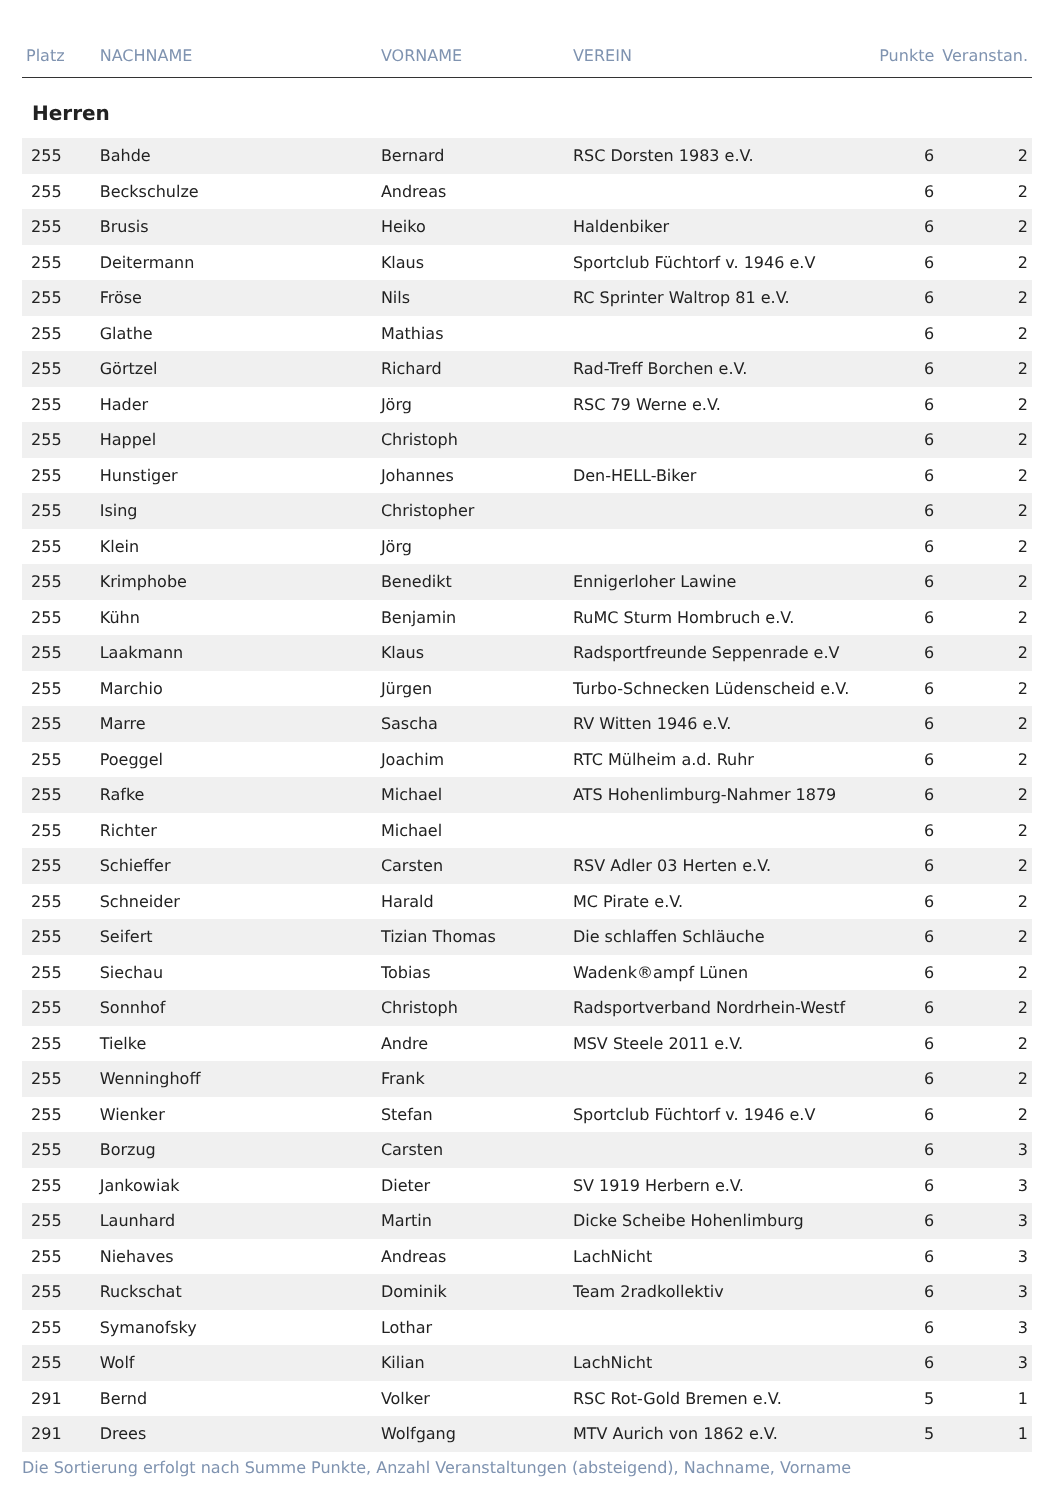| Platz | NACHNAME | VORNAME | VEREIN | Punkte | Veranstan. |
| --- | --- | --- | --- | --- | --- |
| Herren | | | | | |
| 255 | Bahde | Bernard | RSC Dorsten 1983 e.V. | 6 | 2 |
| 255 | Beckschulze | Andreas | | 6 | 2 |
| 255 | Brusis | Heiko | Haldenbiker | 6 | 2 |
| 255 | Deitermann | Klaus | Sportclub Füchtorf v. 1946 e.V | 6 | 2 |
| 255 | Fröse | Nils | RC Sprinter Waltrop 81 e.V. | 6 | 2 |
| 255 | Glathe | Mathias | | 6 | 2 |
| 255 | Görtzel | Richard | Rad-Treff Borchen e.V. | 6 | 2 |
| 255 | Hader | Jörg | RSC 79 Werne e.V. | 6 | 2 |
| 255 | Happel | Christoph | | 6 | 2 |
| 255 | Hunstiger | Johannes | Den-HELL-Biker | 6 | 2 |
| 255 | Ising | Christopher | | 6 | 2 |
| 255 | Klein | Jörg | | 6 | 2 |
| 255 | Krimphobe | Benedikt | Ennigerloher Lawine | 6 | 2 |
| 255 | Kühn | Benjamin | RuMC Sturm Hombruch e.V. | 6 | 2 |
| 255 | Laakmann | Klaus | Radsportfreunde Seppenrade e.V | 6 | 2 |
| 255 | Marchio | Jürgen | Turbo-Schnecken Lüdenscheid e.V. | 6 | 2 |
| 255 | Marre | Sascha | RV Witten 1946 e.V. | 6 | 2 |
| 255 | Poeggel | Joachim | RTC Mülheim a.d. Ruhr | 6 | 2 |
| 255 | Rafke | Michael | ATS Hohenlimburg-Nahmer 1879 | 6 | 2 |
| 255 | Richter | Michael | | 6 | 2 |
| 255 | Schieffer | Carsten | RSV Adler 03 Herten e.V. | 6 | 2 |
| 255 | Schneider | Harald | MC Pirate e.V. | 6 | 2 |
| 255 | Seifert | Tizian Thomas | Die schlaffen Schläuche | 6 | 2 |
| 255 | Siechau | Tobias | Wadenk®ampf Lünen | 6 | 2 |
| 255 | Sonnhof | Christoph | Radsportverband Nordrhein-Westf | 6 | 2 |
| 255 | Tielke | Andre | MSV Steele 2011 e.V. | 6 | 2 |
| 255 | Wenninghoff | Frank | | 6 | 2 |
| 255 | Wienker | Stefan | Sportclub Füchtorf v. 1946 e.V | 6 | 2 |
| 255 | Borzug | Carsten | | 6 | 3 |
| 255 | Jankowiak | Dieter | SV 1919 Herbern e.V. | 6 | 3 |
| 255 | Launhard | Martin | Dicke Scheibe Hohenlimburg | 6 | 3 |
| 255 | Niehaves | Andreas | LachNicht | 6 | 3 |
| 255 | Ruckschat | Dominik | Team 2radkollektiv | 6 | 3 |
| 255 | Symanofsky | Lothar | | 6 | 3 |
| 255 | Wolf | Kilian | LachNicht | 6 | 3 |
| 291 | Bernd | Volker | RSC Rot-Gold Bremen e.V. | 5 | 1 |
| 291 | Drees | Wolfgang | MTV Aurich von 1862 e.V. | 5 | 1 |
Die Sortierung erfolgt nach Summe Punkte, Anzahl Veranstaltungen (absteigend), Nachname, Vorname